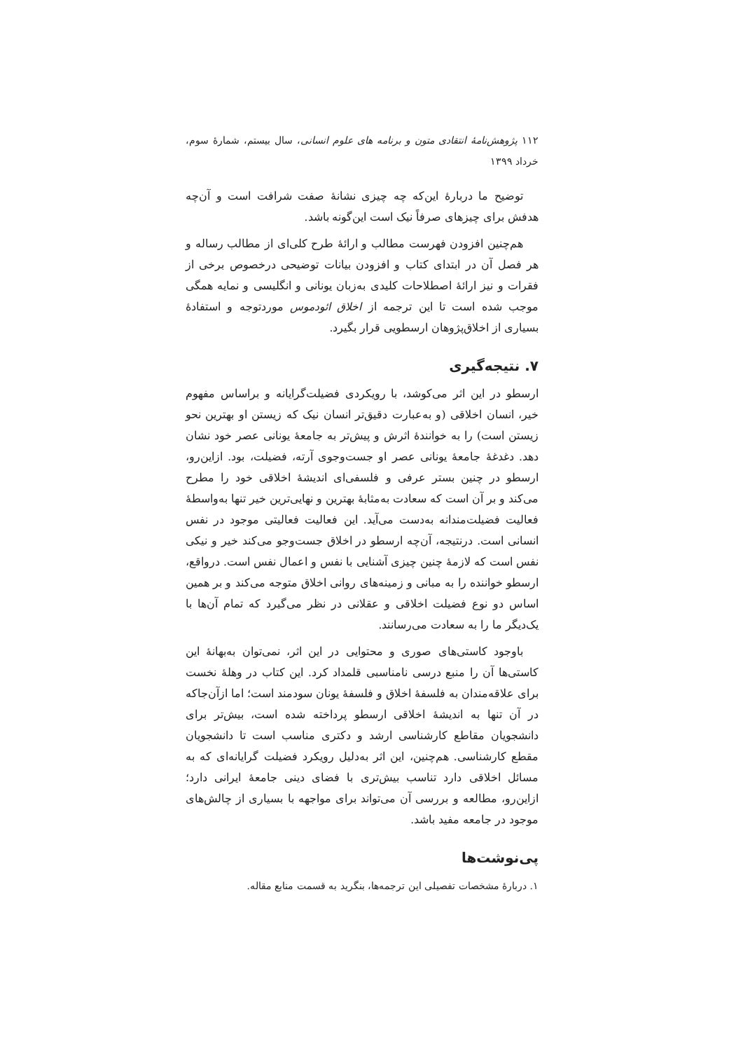۱۱۲ پژوهش‌نامهٔ انتقادی متون و برنامه های علوم انسانی، سال بیستم، شمارهٔ سوم، خرداد ۱۳۹۹
توضیح ما دربارهٔ این‌که چه چیزی نشانهٔ صفت شرافت است و آن‌چه هدفش برای چیزهای صرفاً نیک است این‌گونه باشد.
هم‌چنین افزودن فهرست مطالب و ارائهٔ طرح کلی‌ای از مطالب رساله و هر فصل آن در ابتدای کتاب و افزودن بیانات توضیحی درخصوص برخی از فقرات و نیز ارائهٔ اصطلاحات کلیدی به‌زبان یونانی و انگلیسی و نمایه همگی موجب شده است تا این ترجمه از اخلاق ائودموس موردتوجه و استفادهٔ بسیاری از اخلاق‌پژوهان ارسطویی قرار بگیرد.
۷. نتیجه‌گیری
ارسطو در این اثر می‌کوشد، با رویکردی فضیلت‌گرایانه و براساس مفهوم خیر، انسان اخلاقی (و به‌عبارت دقیق‌تر انسان نیک که زیستن او بهترین نحو زیستن است) را به خوانندهٔ اثرش و پیش‌تر به جامعهٔ یونانی عصر خود نشان دهد. دغدغهٔ جامعهٔ یونانی عصر او جست‌وجوی آرته، فضیلت، بود. ازاین‌رو، ارسطو در چنین بستر عرفی و فلسفی‌ای اندیشهٔ اخلاقی خود را مطرح می‌کند و بر آن است که سعادت به‌مثابهٔ بهترین و نهایی‌ترین خیر تنها به‌واسطهٔ فعالیت فضیلت‌مندانه به‌دست می‌آید. این فعالیت فعالیتی موجود در نفس انسانی است. درنتیجه، آن‌چه ارسطو در اخلاق جست‌وجو می‌کند خیر و نیکی نفس است که لازمهٔ چنین چیزی آشنایی با نفس و اعمال نفس است. درواقع، ارسطو خواننده را به مبانی و زمینه‌های روانی اخلاق متوجه می‌کند و بر همین اساس دو نوع فضیلت اخلاقی و عقلانی در نظر می‌گیرد که تمام آن‌ها با یک‌دیگر ما را به سعادت می‌رسانند.
باوجود کاستی‌های صوری و محتوایی در این اثر، نمی‌توان به‌بهانهٔ این کاستی‌ها آن را منبع درسی نامناسبی قلمداد کرد. این کتاب در وهلهٔ نخست برای علاقه‌مندان به فلسفهٔ اخلاق و فلسفهٔ یونان سودمند است؛ اما ازآن‌جاکه در آن تنها به اندیشهٔ اخلاقی ارسطو پرداخته شده است، بیش‌تر برای دانشجویان مقاطع کارشناسی ارشد و دکتری مناسب است تا دانشجویان مقطع کارشناسی. هم‌چنین، این اثر به‌دلیل رویکرد فضیلت گرایانه‌ای که به مسائل اخلاقی دارد تناسب بیش‌تری با فضای دینی جامعهٔ ایرانی دارد؛ ازاین‌رو، مطالعه و بررسی آن می‌تواند برای مواجهه با بسیاری از چالش‌های موجود در جامعه مفید باشد.
پی‌نوشت‌ها
۱. دربارهٔ مشخصات تفصیلی این ترجمه‌ها، بنگرید به قسمت منابع مقاله.